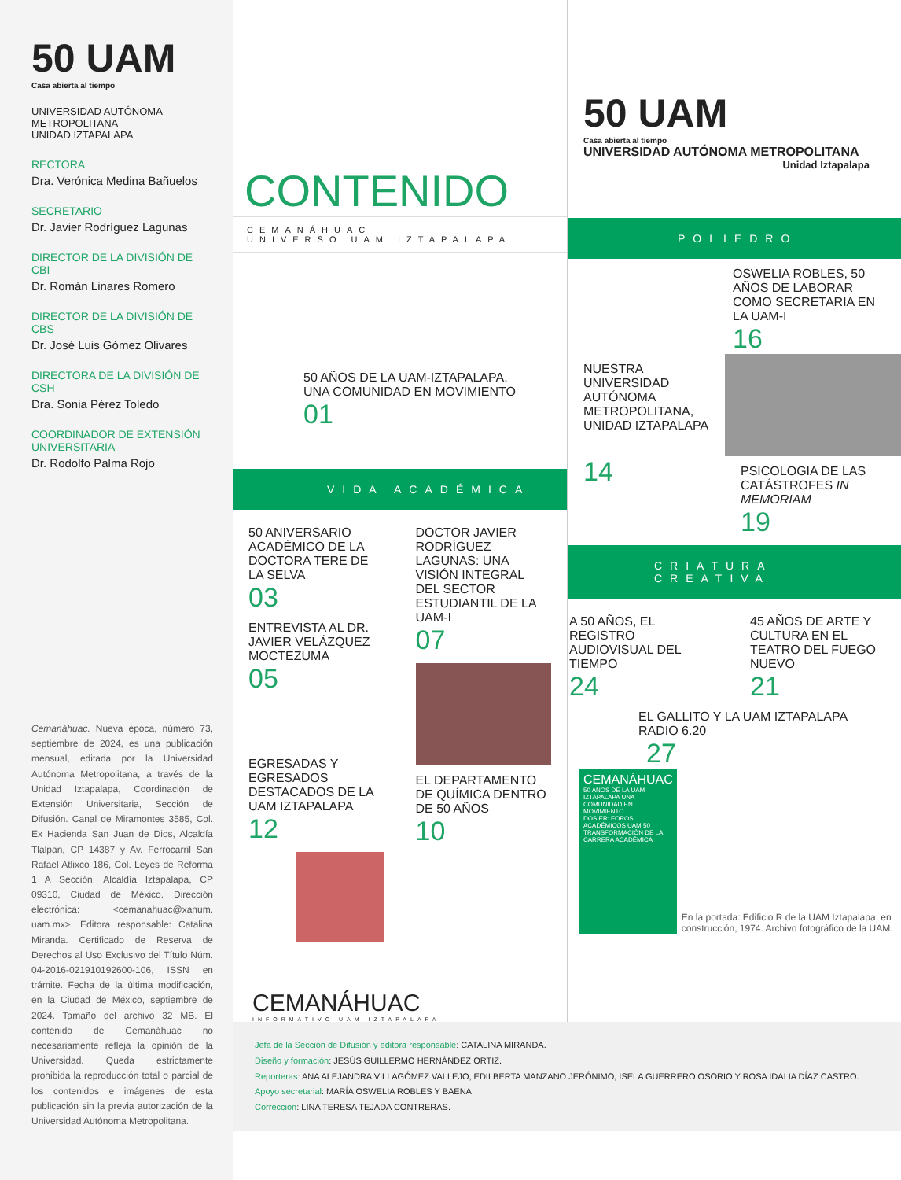50 UAM
Casa abierta al tiempo
UNIVERSIDAD AUTÓNOMA
METROPOLITANA
UNIDAD IZTAPALAPA
RECTORA
Dra. Verónica Medina Bañuelos
SECRETARIO
Dr. Javier Rodríguez Lagunas
DIRECTOR DE LA DIVISIÓN DE CBI
Dr. Román Linares Romero
DIRECTOR DE LA DIVISIÓN DE CBS
Dr. José Luis Gómez Olivares
DIRECTORA DE LA DIVISIÓN DE CSH
Dra. Sonia Pérez Toledo
COORDINADOR DE EXTENSIÓN UNIVERSITARIA
Dr. Rodolfo Palma Rojo
Cemanáhuac. Nueva época, número 73, septiembre de 2024, es una publicación mensual, editada por la Universidad Autónoma Metropolitana, a través de la Unidad Iztapalapa, Coordinación de Extensión Universitaria, Sección de Difusión. Canal de Miramontes 3585, Col. Ex Hacienda San Juan de Dios, Alcaldía Tlalpan, CP 14387 y Av. Ferrocarril San Rafael Atlixco 186, Col. Leyes de Reforma 1 A Sección, Alcaldía Iztapalapa, CP 09310, Ciudad de México. Dirección electrónica: <cemanahuac@xanum. uam.mx>. Editora responsable: Catalina Miranda. Certificado de Reserva de Derechos al Uso Exclusivo del Título Núm. 04-2016-021910192600-106, ISSN en trámite. Fecha de la última modificación, en la Ciudad de México, septiembre de 2024. Tamaño del archivo 32 MB. El contenido de Cemanáhuac no necesariamente refleja la opinión de la Universidad. Queda estrictamente prohibida la reproducción total o parcial de los contenidos e imágenes de esta publicación sin la previa autorización de la Universidad Autónoma Metropolitana.
CONTENIDO
CEMANÁHUAC
UNIVERSO UAM IZTAPALAPA
50 AÑOS DE LA UAM-IZTAPALAPA.
UNA COMUNIDAD EN MOVIMIENTO
01
VIDA ACADÉMICA
50 ANIVERSARIO ACADÉMICO DE LA DOCTORA TERE DE LA SELVA
03
ENTREVISTA AL DR. JAVIER VELÁZQUEZ MOCTEZUMA
05
EGRESADAS Y EGRESADOS DESTACADOS DE LA UAM IZTAPALAPA
12
DOCTOR JAVIER RODRÍGUEZ LAGUNAS: UNA VISIÓN INTEGRAL DEL SECTOR ESTUDIANTIL DE LA UAM-I
07
EL DEPARTAMENTO DE QUÍMICA DENTRO DE 50 AÑOS
10
CEMANÁHUAC
INFORMATIVO UAM IZTAPALAPA
50 UAM
Casa abierta al tiempo
UNIVERSIDAD AUTÓNOMA METROPOLITANA
Unidad Iztapalapa
POLIEDRO
OSWELIA ROBLES, 50 AÑOS DE LABORAR COMO SECRETARIA EN LA UAM-I
16
NUESTRA UNIVERSIDAD AUTÓNOMA METROPOLITANA, UNIDAD IZTAPALAPA
14
PSICOLOGIA DE LAS CATÁSTROFES IN MEMORIAM
19
CRIATURA CREATIVA
A 50 AÑOS, EL REGISTRO AUDIOVISUAL DEL TIEMPO
24
45 AÑOS DE ARTE Y CULTURA EN EL TEATRO DEL FUEGO NUEVO
21
EL GALLITO Y LA UAM IZTAPALAPA RADIO 6.20
27
CEMANÁHUAC
50 AÑOS DE LA UAM IZTAPALAPA UNA COMUNIDAD EN MOVIMIENTO
DOSIER: FOROS ACADÉMICOS UAM 50 TRANSFORMACIÓN DE LA CARRERA ACADÉMICA
En la portada: Edificio R de la UAM Iztapalapa, en construcción, 1974. Archivo fotográfico de la UAM.
Jefa de la Sección de Difusión y editora responsable: CATALINA MIRANDA.
Diseño y formación: JESÚS GUILLERMO HERNÁNDEZ ORTIZ.
Reporteras: ANA ALEJANDRA VILLAGÓMEZ VALLEJO, EDILBERTA MANZANO JERÓNIMO, ISELA GUERRERO OSORIO Y ROSA IDALIA DÍAZ CASTRO.
Apoyo secretarial: MARÍA OSWELIA ROBLES Y BAENA.
Corrección: LINA TERESA TEJADA CONTRERAS.